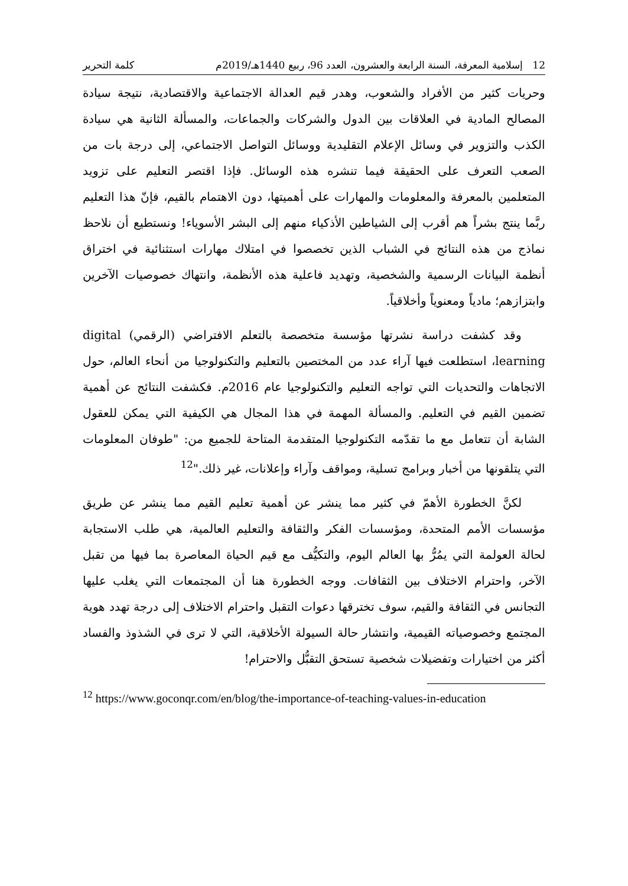12 إسلامية المعرفة، السنة الرابعة والعشرون، العدد 96، ربيع 1440هـ/2019م كلمة التحرير
وحريات كثير من الأفراد والشعوب، وهدر قيم العدالة الاجتماعية والاقتصادية، نتيجة سيادة المصالح المادية في العلاقات بين الدول والشركات والجماعات، والمسألة الثانية هي سيادة الكذب والتزوير في وسائل الإعلام التقليدية ووسائل التواصل الاجتماعي، إلى درجة بات من الصعب التعرف على الحقيقة فيما تنشره هذه الوسائل. فإذا اقتصر التعليم على تزويد المتعلمين بالمعرفة والمعلومات والمهارات على أهميتها، دون الاهتمام بالقيم، فإنّ هذا التعليم ربَّما ينتج بشراً هم أقرب إلى الشياطين الأذكياء منهم إلى البشر الأسوياء! ونستطيع أن نلاحظ نماذج من هذه النتائج في الشباب الذين تخصصوا في امتلاك مهارات استثنائية في اختراق أنظمة البيانات الرسمية والشخصية، وتهديد فاعلية هذه الأنظمة، وانتهاك خصوصيات الآخرين وابتزازهم؛ مادياً ومعنوياً وأخلاقياً.
وقد كشفت دراسة نشرتها مؤسسة متخصصة بالتعلم الافتراضي (الرقمي) digital learning، استطلعت فيها آراء عدد من المختصين بالتعليم والتكنولوجيا من أنحاء العالم، حول الاتجاهات والتحديات التي تواجه التعليم والتكنولوجيا عام 2016م. فكشفت النتائج عن أهمية تضمين القيم في التعليم. والمسألة المهمة في هذا المجال هي الكيفية التي يمكن للعقول الشابة أن تتعامل مع ما تقدّمه التكنولوجيا المتقدمة المتاحة للجميع من: "طوفان المعلومات التي يتلقونها من أخبار وبرامج تسلية، ومواقف وآراء وإعلانات، غير ذلك."<sup>12</sup>
لكنَّ الخطورة الأهمّ في كثير مما ينشر عن أهمية تعليم القيم مما ينشر عن طريق مؤسسات الأمم المتحدة، ومؤسسات الفكر والثقافة والتعليم العالمية، هي طلب الاستجابة لحالة العولمة التي يمُرُّ بها العالم اليوم، والتكيُّف مع قيم الحياة المعاصرة بما فيها من تقبل الآخر، واحترام الاختلاف بين الثقافات. ووجه الخطورة هنا أن المجتمعات التي يغلب عليها التجانس في الثقافة والقيم، سوف تخترقها دعوات التقبل واحترام الاختلاف إلى درجة تهدد هوية المجتمع وخصوصياته القيمية، وانتشار حالة السيولة الأخلاقية، التي لا ترى في الشذوذ والفساد أكثر من اختيارات وتفضيلات شخصية تستحق التقبُّل والاحترام!
<sup>12</sup> https://www.goconqr.com/en/blog/the-importance-of-teaching-values-in-education